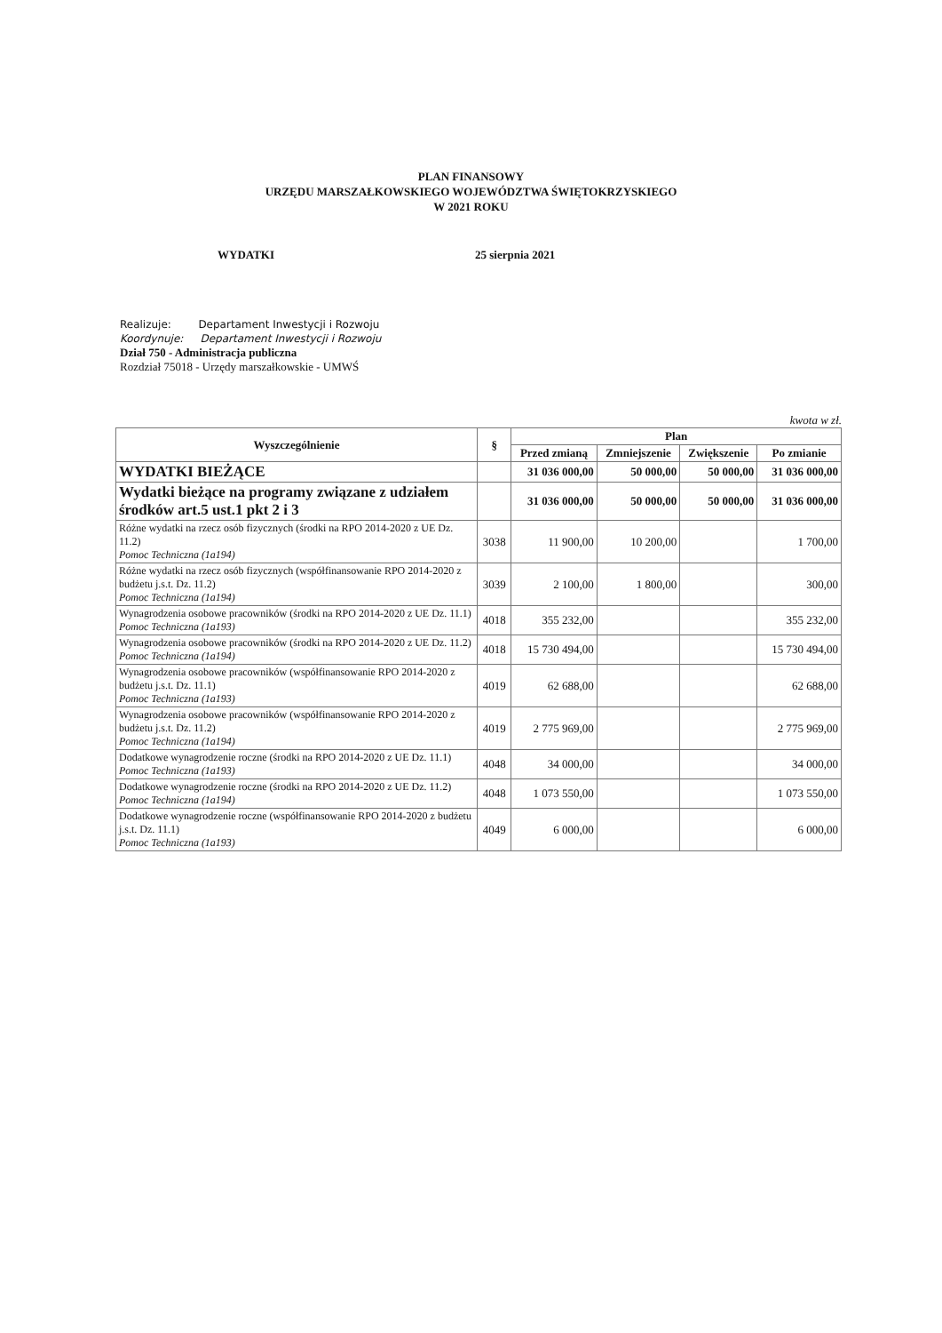PLAN FINANSOWY
URZĘDU MARSZAŁKOWSKIEGO WOJEWÓDZTWA ŚWIĘTOKRZYSKIEGO
W 2021 ROKU
WYDATKI 25 sierpnia 2021
Realizuje: Departament Inwestycji i Rozwoju
Koordynuje: Departament Inwestycji i Rozwoju
Dział 750 - Administracja publiczna
Rozdział 75018 - Urzędy marszałkowskie - UMWŚ
kwota w zł.
| Wyszczególnienie | § | Plan | | | |
| --- | --- | --- | --- | --- | --- |
| | | Przed zmianą | Zmniejszenie | Zwiększenie | Po zmianie |
| WYDATKI BIEŻĄCE | | 31 036 000,00 | 50 000,00 | 50 000,00 | 31 036 000,00 |
| Wydatki bieżące na programy związane z udziałem środków art.5 ust.1 pkt 2 i 3 | | 31 036 000,00 | 50 000,00 | 50 000,00 | 31 036 000,00 |
| Różne wydatki na rzecz osób fizycznych (środki na RPO 2014-2020 z UE Dz. 11.2) Pomoc Techniczna (1a194) | 3038 | 11 900,00 | 10 200,00 | | 1 700,00 |
| Różne wydatki na rzecz osób fizycznych (współfinansowanie RPO 2014-2020 z budżetu j.s.t. Dz. 11.2) Pomoc Techniczna (1a194) | 3039 | 2 100,00 | 1 800,00 | | 300,00 |
| Wynagrodzenia osobowe pracowników (środki na RPO 2014-2020 z UE Dz. 11.1) Pomoc Techniczna (1a193) | 4018 | 355 232,00 | | | 355 232,00 |
| Wynagrodzenia osobowe pracowników (środki na RPO 2014-2020 z UE Dz. 11.2) Pomoc Techniczna (1a194) | 4018 | 15 730 494,00 | | | 15 730 494,00 |
| Wynagrodzenia osobowe pracowników (współfinansowanie RPO 2014-2020 z budżetu j.s.t. Dz. 11.1) Pomoc Techniczna (1a193) | 4019 | 62 688,00 | | | 62 688,00 |
| Wynagrodzenia osobowe pracowników (współfinansowanie RPO 2014-2020 z budżetu j.s.t. Dz. 11.2) Pomoc Techniczna (1a194) | 4019 | 2 775 969,00 | | | 2 775 969,00 |
| Dodatkowe wynagrodzenie roczne (środki na RPO 2014-2020 z UE Dz. 11.1) Pomoc Techniczna (1a193) | 4048 | 34 000,00 | | | 34 000,00 |
| Dodatkowe wynagrodzenie roczne (środki na RPO 2014-2020 z UE Dz. 11.2) Pomoc Techniczna (1a194) | 4048 | 1 073 550,00 | | | 1 073 550,00 |
| Dodatkowe wynagrodzenie roczne (współfinansowanie RPO 2014-2020 z budżetu j.s.t. Dz. 11.1) Pomoc Techniczna (1a193) | 4049 | 6 000,00 | | | 6 000,00 |